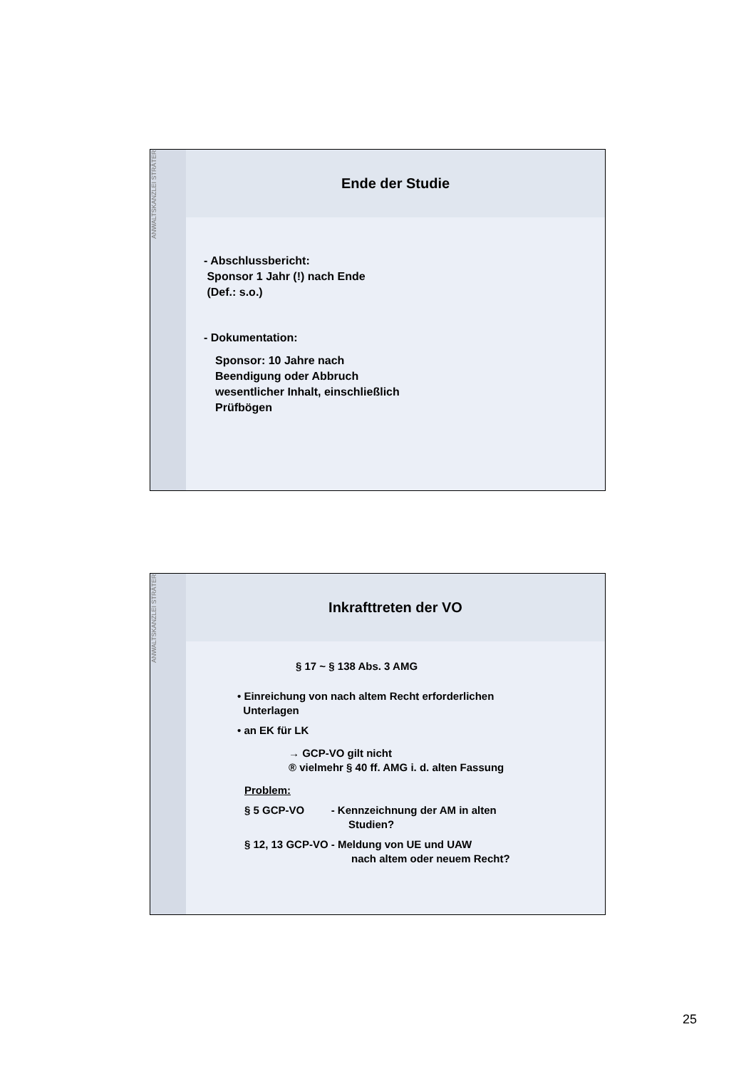ANWALTSKANZLEI STRÄTER
Ende der Studie
- Abschlussbericht:
Sponsor 1 Jahr (!) nach Ende
(Def.: s.o.)
- Dokumentation:
Sponsor: 10 Jahre nach
Beendigung oder Abbruch
wesentlicher Inhalt, einschließlich
Prüfbögen
ANWALTSKANZLEI STRÄTER
Inkrafttreten der VO
§ 17 ~ § 138 Abs. 3 AMG
• Einreichung von nach altem Recht erforderlichen
Unterlagen
• an EK für LK
→ GCP-VO gilt nicht
® vielmehr § 40 ff. AMG i. d. alten Fassung
Problem:
§ 5 GCP-VO - Kennzeichnung der AM in alten
Studien?
§ 12, 13 GCP-VO - Meldung von UE und UAW
nach altem oder neuem Recht?
25